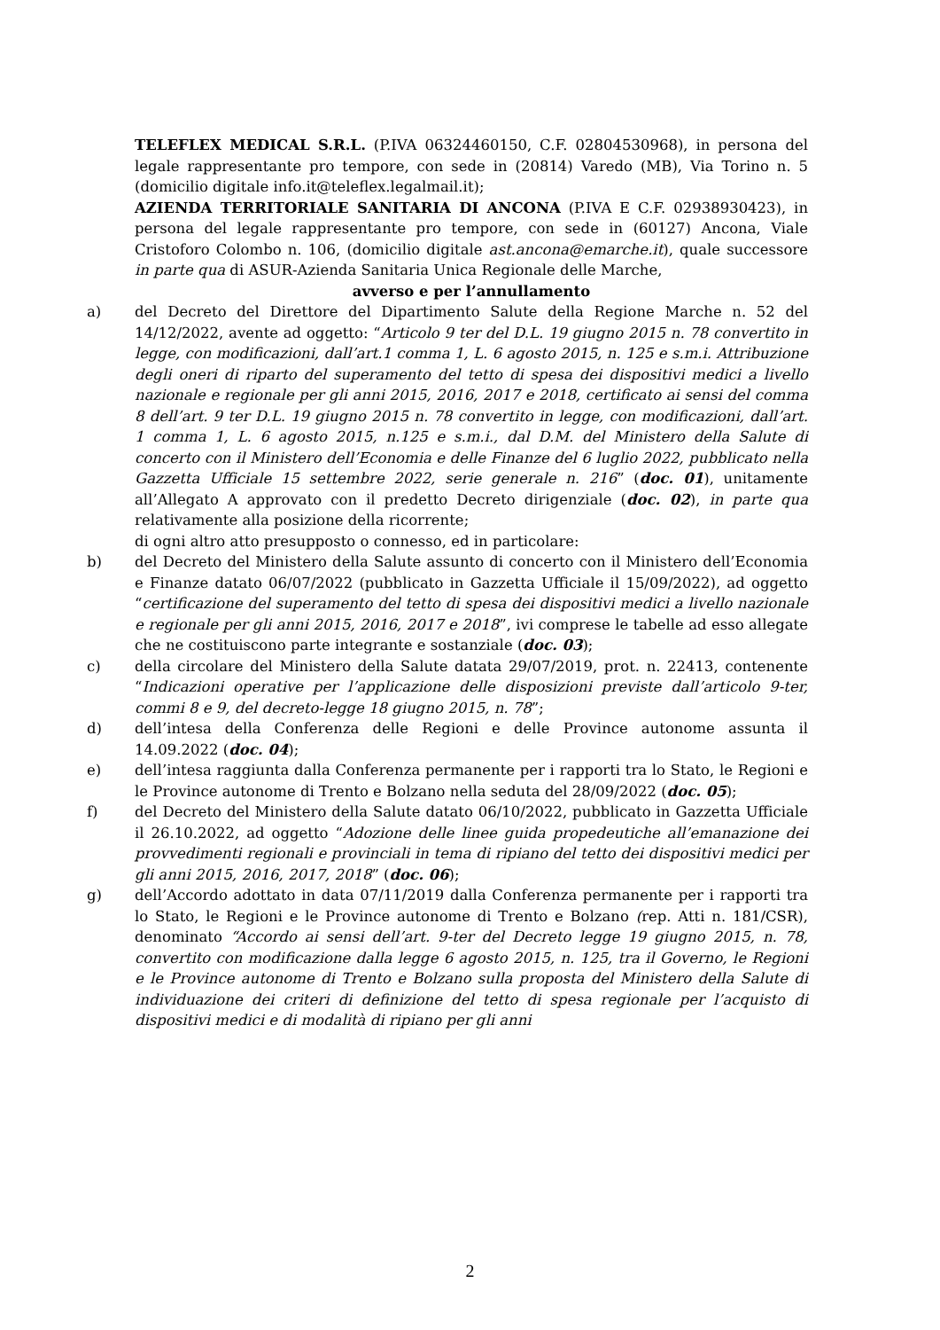TELEFLEX MEDICAL S.R.L. (P.IVA 06324460150, C.F. 02804530968), in persona del legale rappresentante pro tempore, con sede in (20814) Varedo (MB), Via Torino n. 5 (domicilio digitale info.it@teleflex.legalmail.it);
AZIENDA TERRITORIALE SANITARIA DI ANCONA (P.IVA E C.F. 02938930423), in persona del legale rappresentante pro tempore, con sede in (60127) Ancona, Viale Cristoforo Colombo n. 106, (domicilio digitale ast.ancona@emarche.it), quale successore in parte qua di ASUR-Azienda Sanitaria Unica Regionale delle Marche,
avverso e per l’annullamento
a) del Decreto del Direttore del Dipartimento Salute della Regione Marche n. 52 del 14/12/2022, avente ad oggetto: “Articolo 9 ter del D.L. 19 giugno 2015 n. 78 convertito in legge, con modificazioni, dall’art.1 comma 1, L. 6 agosto 2015, n. 125 e s.m.i. Attribuzione degli oneri di riparto del superamento del tetto di spesa dei dispositivi medici a livello nazionale e regionale per gli anni 2015, 2016, 2017 e 2018, certificato ai sensi del comma 8 dell’art. 9 ter D.L. 19 giugno 2015 n. 78 convertito in legge, con modificazioni, dall’art. 1 comma 1, L. 6 agosto 2015, n.125 e s.m.i., dal D.M. del Ministero della Salute di concerto con il Ministero dell’Economia e delle Finanze del 6 luglio 2022, pubblicato nella Gazzetta Ufficiale 15 settembre 2022, serie generale n. 216” (doc. 01), unitamente all’Allegato A approvato con il predetto Decreto dirigenziale (doc. 02), in parte qua relativamente alla posizione della ricorrente;
di ogni altro atto presupposto o connesso, ed in particolare:
b) del Decreto del Ministero della Salute assunto di concerto con il Ministero dell’Economia e Finanze datato 06/07/2022 (pubblicato in Gazzetta Ufficiale il 15/09/2022), ad oggetto “certificazione del superamento del tetto di spesa dei dispositivi medici a livello nazionale e regionale per gli anni 2015, 2016, 2017 e 2018”, ivi comprese le tabelle ad esso allegate che ne costituiscono parte integrante e sostanziale (doc. 03);
c) della circolare del Ministero della Salute datata 29/07/2019, prot. n. 22413, contenente “Indicazioni operative per l’applicazione delle disposizioni previste dall’articolo 9-ter, commi 8 e 9, del decreto-legge 18 giugno 2015, n. 78”;
d) dell’intesa della Conferenza delle Regioni e delle Province autonome assunta il 14.09.2022 (doc. 04);
e) dell’intesa raggiunta dalla Conferenza permanente per i rapporti tra lo Stato, le Regioni e le Province autonome di Trento e Bolzano nella seduta del 28/09/2022 (doc. 05);
f) del Decreto del Ministero della Salute datato 06/10/2022, pubblicato in Gazzetta Ufficiale il 26.10.2022, ad oggetto “Adozione delle linee guida propedeutiche all’emanazione dei provvedimenti regionali e provinciali in tema di ripiano del tetto dei dispositivi medici per gli anni 2015, 2016, 2017, 2018” (doc. 06);
g) dell’Accordo adottato in data 07/11/2019 dalla Conferenza permanente per i rapporti tra lo Stato, le Regioni e le Province autonome di Trento e Bolzano (rep. Atti n. 181/CSR), denominato “Accordo ai sensi dell’art. 9-ter del Decreto legge 19 giugno 2015, n. 78, convertito con modificazione dalla legge 6 agosto 2015, n. 125, tra il Governo, le Regioni e le Province autonome di Trento e Bolzano sulla proposta del Ministero della Salute di individuazione dei criteri di definizione del tetto di spesa regionale per l’acquisto di dispositivi medici e di modalità di ripiano per gli anni
2